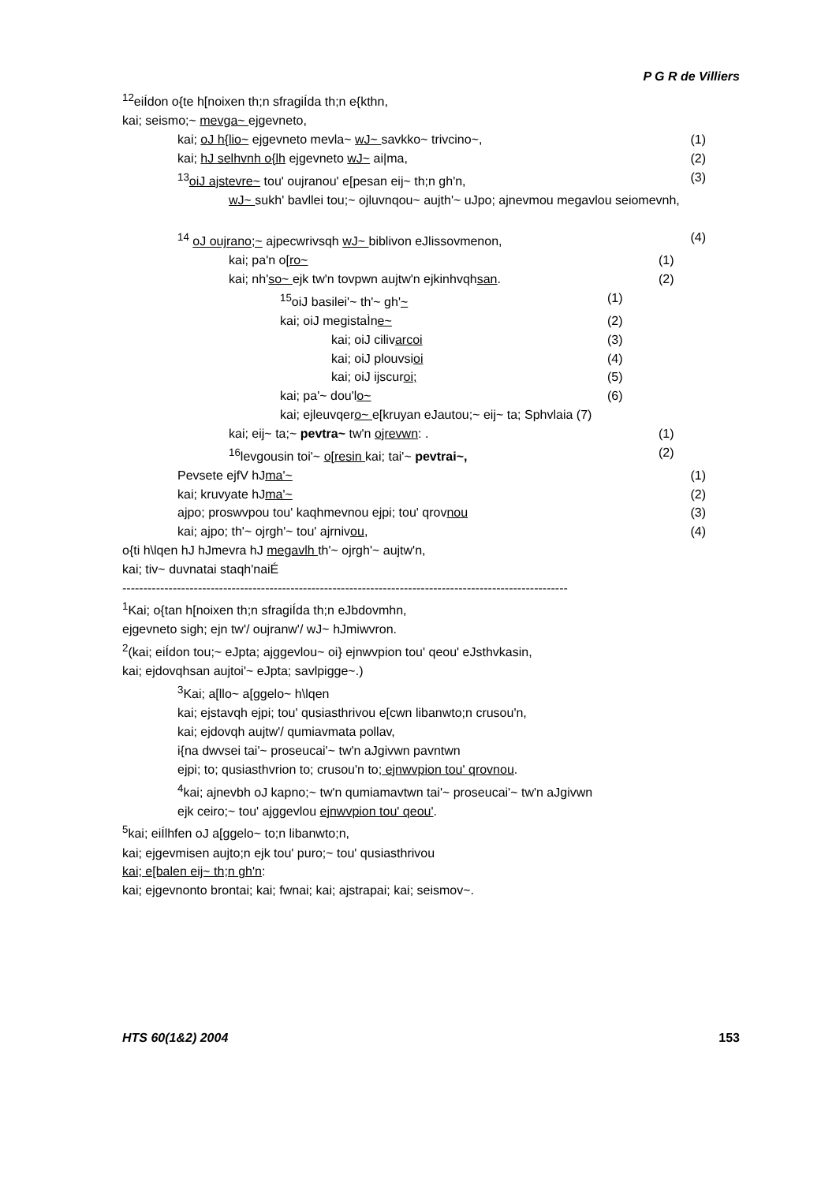P G R de Villiers
<sup>12</sup> eiÍdon o{te h[noixen th;n sfragiÍda th;n e{kthn,
kai; seismo;~ mevga~ ejgevneto,
kai; oJ h{lio~ ejgevneto mevla~ wJ~ savkko~ trivcino~, (1)
kai; hJ selhvnh o{lh ejgevneto wJ~ ai|ma, (2)
<sup>13</sup> oiJ ajstevre~ tou' oujranou' e[pesan eij~ th;n gh'n, (3)
wJ~ sukh' bavllei tou;~ ojluvnqou~ aujth'~ uJpo; ajnevmou megavlou seiomevnh,
<sup>14</sup> oJ oujrano;~ ajpecwrivsqh wJ~ biblivon eJlissovmenon, (4)
kai; pa'n o[ro~ (1)
kai; nh'so~ ejk tw'n tovpwn aujtw'n ejkinhvqhsan. (2)
<sup>15</sup> oiJ basilei'~ th'~ gh'~ (1)
kai; oiJ megistaÌne~ (2)
kai; oiJ cilivarcoi (3)
kai; oiJ plouvsioi (4)
kai; oiJ ijscuroi; (5)
kai; pa'~ dou'lo~ (6)
kai; ejleuvqero~ e[kruyan eJautou;~ eij~ ta; Sphvlaia (7)
kai; eij~ ta;~ pevtra~ tw'n ojrevwn: . (1)
<sup>16</sup> levgousin toi'~ o[resin kai; tai'~ pevtrai~, (2)
Pevsete ejfV hJma'~ (1)
kai; kruvyate hJma'~ (2)
ajpo; proswvpou tou' kaqhmevnou ejpi; tou' qrovnou (3)
kai; ajpo; th'~ ojrgh'~ tou' ajrnivou, (4)
o{ti h\lqen hJ hJmevra hJ megavlh th'~ ojrgh'~ aujtw'n,
kai; tiv~ duvnatai staqh'naiÉ
----------------------------------------------------------------------------------------------------------
<sup>1</sup> Kai; o{tan h[noixen th;n sfragiÍda th;n eJbdovmhn,
ejgevneto sigh; ejn tw'/ oujranw'/ wJ~ hJmiwvron.
<sup>2</sup> (kai; eiÍdon tou;~ eJpta; ajggevlou~ oi} ejnwvpion tou' qeou' eJsthvkasin,
kai; ejdovqhsan aujtoi'~ eJpta; savlpigge~.)
<sup>3</sup> Kai; a[llo~ a[ggelo~ h\lqen
kai; ejstavqh ejpi; tou' qusiasthrivou e[cwn libanwto;n crusou'n,
kai; ejdovqh aujtw'/ qumiavmata pollav,
i{na dwvsei tai'~ proseucai'~ tw'n aJgivwn pavntwn
ejpi; to; qusiasthvrion to; crusou'n to; ejnwvpion tou' qrovnou.
<sup>4</sup> kai; ajnevbh oJ kapno;~ tw'n qumiamavtwn tai'~ proseucai'~ tw'n aJgivwn
ejk ceiro;~ tou' ajggevlou ejnwvpion tou' qeou'.
<sup>5</sup> kai; eiÍlhfen oJ a[ggelo~ to;n libanwto;n,
kai; ejgevmisen aujto;n ejk tou' puro;~ tou' qusiasthrivou
kai; e[balen eij~ th;n gh'n:
kai; ejgevnonto brontai; kai; fwnai; kai; ajstrapai; kai; seismov~.
HTS 60(1&2) 2004 153